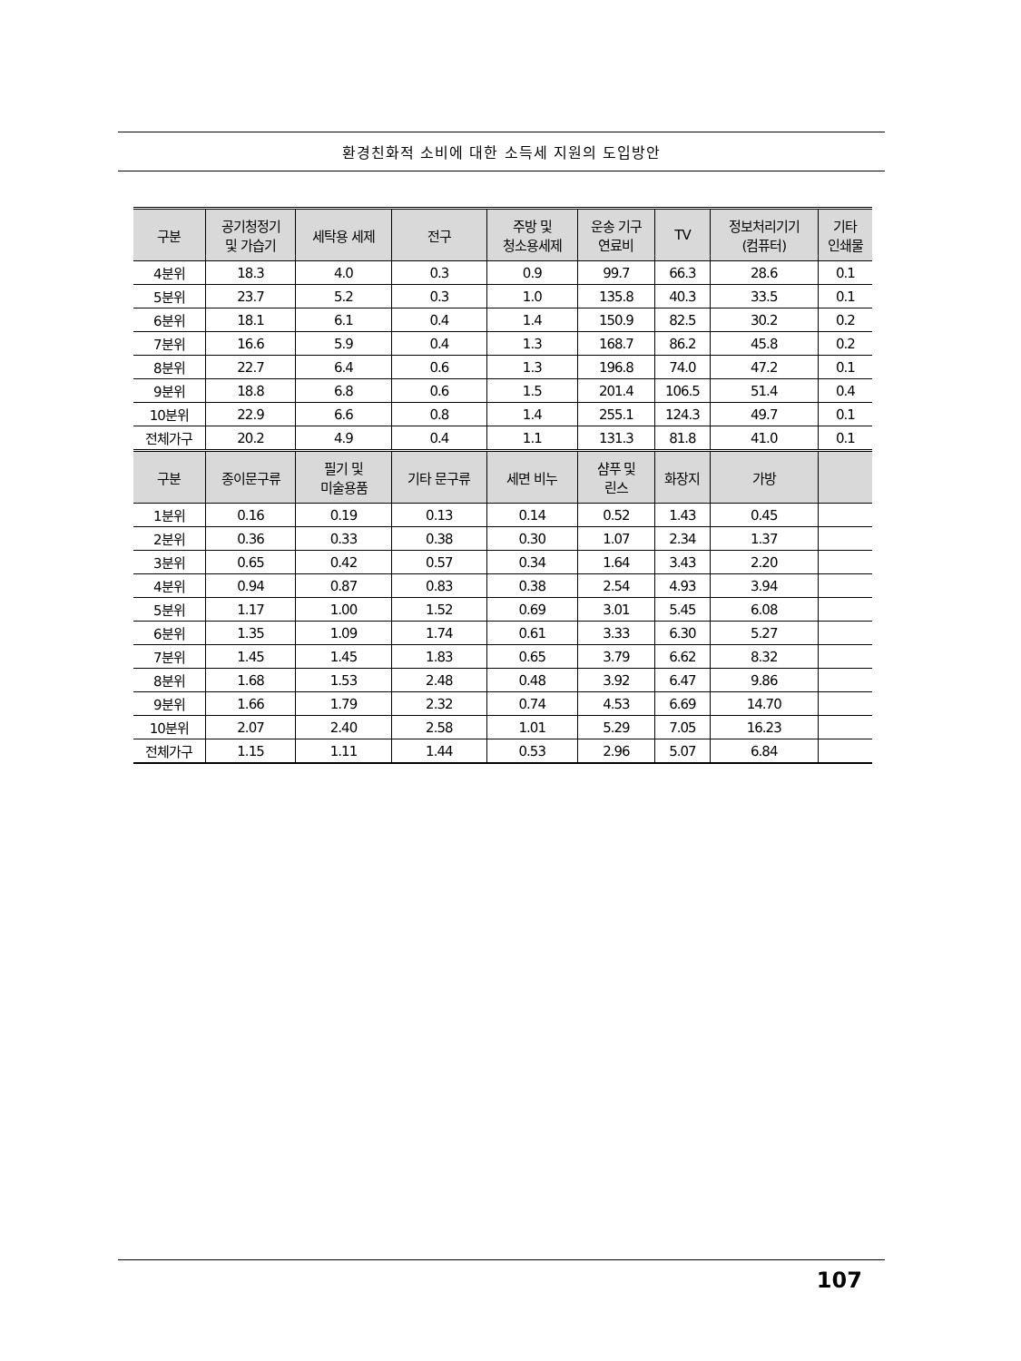환경친화적 소비에 대한 소득세 지원의 도입방안
| 구분 | 공기청정기 및 가습기 | 세탁용 세제 | 전구 | 주방 및 청소용세제 | 운송 기구 연료비 | TV | 정보처리기기 (컴퓨터) | 기타 인쇄물 |
| --- | --- | --- | --- | --- | --- | --- | --- | --- |
| 4분위 | 18.3 | 4.0 | 0.3 | 0.9 | 99.7 | 66.3 | 28.6 | 0.1 |
| 5분위 | 23.7 | 5.2 | 0.3 | 1.0 | 135.8 | 40.3 | 33.5 | 0.1 |
| 6분위 | 18.1 | 6.1 | 0.4 | 1.4 | 150.9 | 82.5 | 30.2 | 0.2 |
| 7분위 | 16.6 | 5.9 | 0.4 | 1.3 | 168.7 | 86.2 | 45.8 | 0.2 |
| 8분위 | 22.7 | 6.4 | 0.6 | 1.3 | 196.8 | 74.0 | 47.2 | 0.1 |
| 9분위 | 18.8 | 6.8 | 0.6 | 1.5 | 201.4 | 106.5 | 51.4 | 0.4 |
| 10분위 | 22.9 | 6.6 | 0.8 | 1.4 | 255.1 | 124.3 | 49.7 | 0.1 |
| 전체가구 | 20.2 | 4.9 | 0.4 | 1.1 | 131.3 | 81.8 | 41.0 | 0.1 |
| 구분 | 종이문구류 | 필기 및 미술용품 | 기타 문구류 | 세면 비누 | 샴푸 및 린스 | 화장지 | 가방 | |
| 1분위 | 0.16 | 0.19 | 0.13 | 0.14 | 0.52 | 1.43 | 0.45 | |
| 2분위 | 0.36 | 0.33 | 0.38 | 0.30 | 1.07 | 2.34 | 1.37 | |
| 3분위 | 0.65 | 0.42 | 0.57 | 0.34 | 1.64 | 3.43 | 2.20 | |
| 4분위 | 0.94 | 0.87 | 0.83 | 0.38 | 2.54 | 4.93 | 3.94 | |
| 5분위 | 1.17 | 1.00 | 1.52 | 0.69 | 3.01 | 5.45 | 6.08 | |
| 6분위 | 1.35 | 1.09 | 1.74 | 0.61 | 3.33 | 6.30 | 5.27 | |
| 7분위 | 1.45 | 1.45 | 1.83 | 0.65 | 3.79 | 6.62 | 8.32 | |
| 8분위 | 1.68 | 1.53 | 2.48 | 0.48 | 3.92 | 6.47 | 9.86 | |
| 9분위 | 1.66 | 1.79 | 2.32 | 0.74 | 4.53 | 6.69 | 14.70 | |
| 10분위 | 2.07 | 2.40 | 2.58 | 1.01 | 5.29 | 7.05 | 16.23 | |
| 전체가구 | 1.15 | 1.11 | 1.44 | 0.53 | 2.96 | 5.07 | 6.84 | |
107